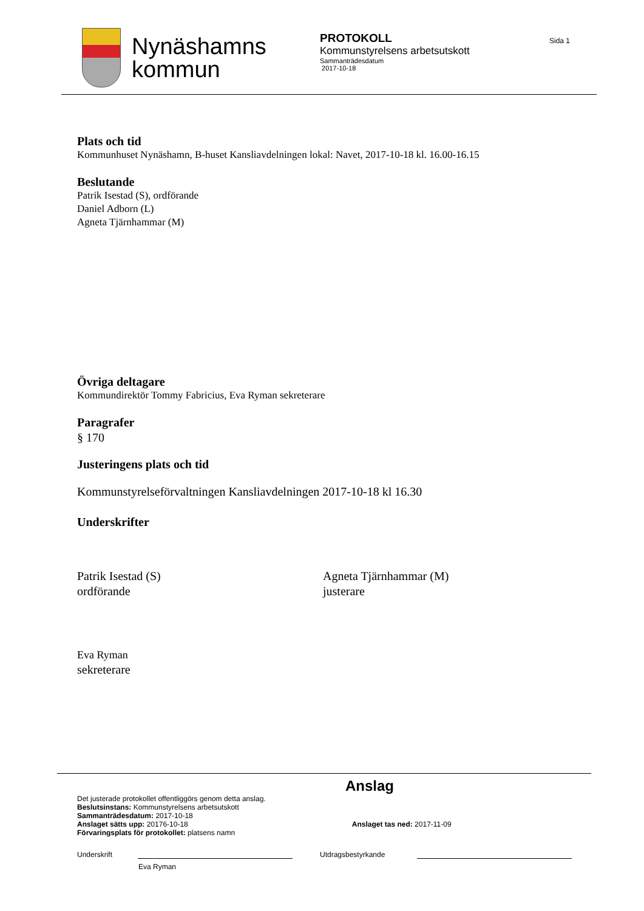Nynäshamns
kommun
PROTOKOLL
Kommunstyrelsens arbetsutskott
Sammanträdesdatum
2017-10-18
Sida 1
Plats och tid
Kommunhuset Nynäshamn, B-huset Kansliavdelningen lokal: Navet, 2017-10-18 kl. 16.00-16.15
Beslutande
Patrik Isestad (S), ordförande
Daniel Adborn (L)
Agneta Tjärnhammar (M)
Övriga deltagare
Kommundirektör Tommy Fabricius, Eva Ryman sekreterare
Paragrafer
§ 170
Justeringens plats och tid
Kommunstyrelseförvaltningen Kansliavdelningen 2017-10-18 kl 16.30
Underskrifter
Patrik Isestad (S)
ordförande
Agneta Tjärnhammar (M)
justerare
Eva Ryman
sekreterare
Anslag
Det justerade protokollet offentliggörs genom detta anslag.
Beslutsinstans: Kommunstyrelsens arbetsutskott
Sammanträdesdatum: 2017-10-18
Anslaget sätts upp: 20176-10-18 Anslaget tas ned: 2017-11-09
Förvaringsplats för protokollet: platsens namn
Underskrift Utdragsbestyrkande
Eva Ryman